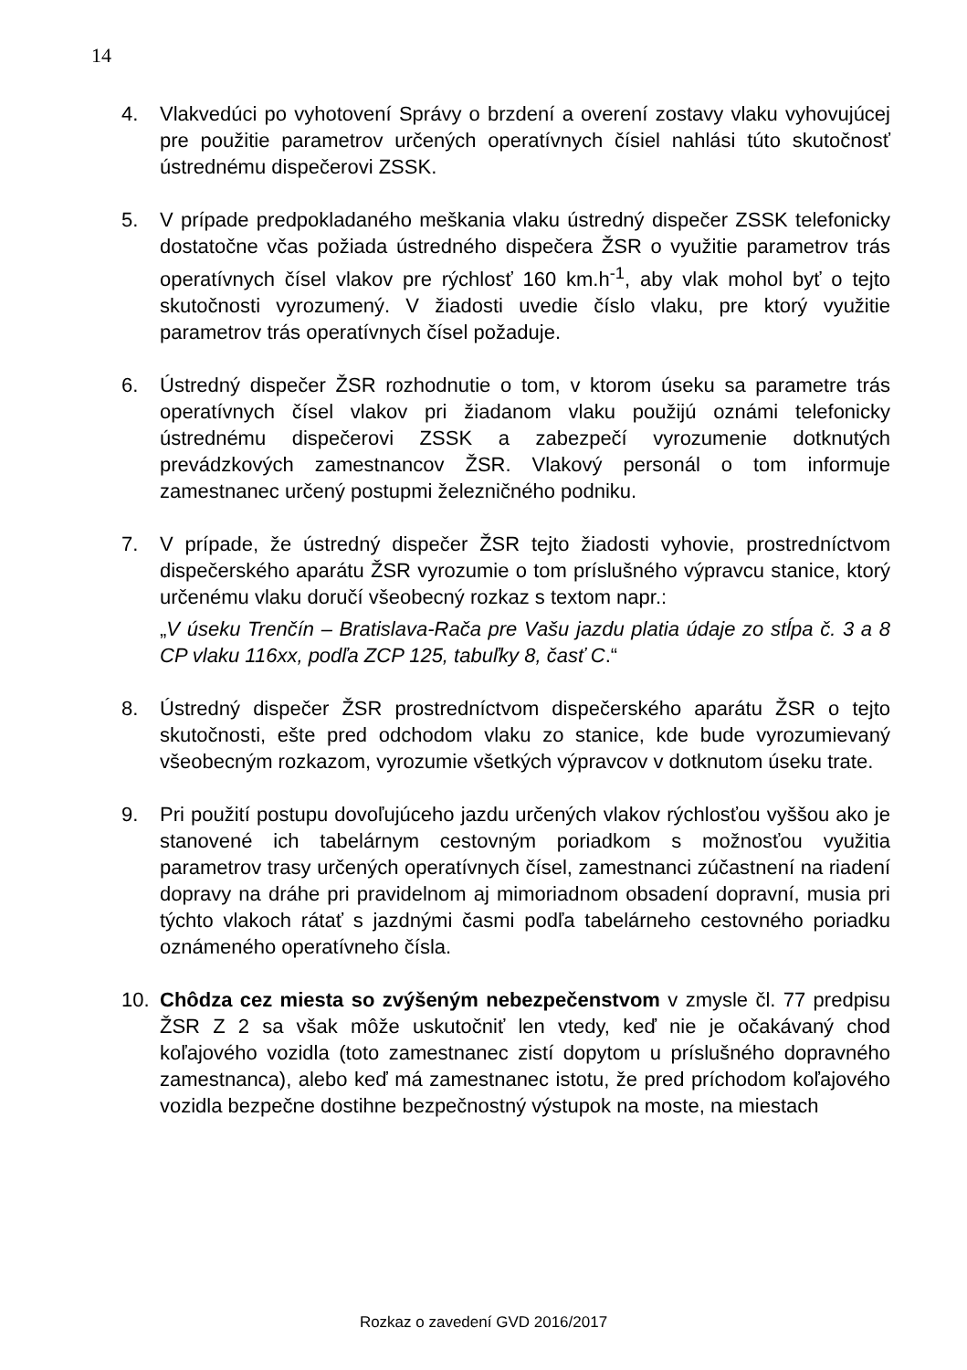14
4. Vlakvedúci po vyhotovení Správy o brzdení a overení zostavy vlaku vyhovujúcej pre použitie parametrov určených operatívnych čísiel nahlási túto skutočnosť ústrednému dispečerovi ZSSK.
5. V prípade predpokladaného meškania vlaku ústredný dispečer ZSSK telefonicky dostatočne včas požiada ústredného dispečera ŽSR o využitie parametrov trás operatívnych čísel vlakov pre rýchlosť 160 km.h<sup>-1</sup>, aby vlak mohol byť o tejto skutočnosti vyrozumený. V žiadosti uvedie číslo vlaku, pre ktorý využitie parametrov trás operatívnych čísel požaduje.
6. Ústredný dispečer ŽSR rozhodnutie o tom, v ktorom úseku sa parametre trás operatívnych čísel vlakov pri žiadanom vlaku použijú oznámi telefonicky ústrednému dispečerovi ZSSK a zabezpečí vyrozumenie dotknutých prevádzkových zamestnancov ŽSR. Vlakový personál o tom informuje zamestnanec určený postupmi železničného podniku.
7. V prípade, že ústredný dispečer ŽSR tejto žiadosti vyhovie, prostredníctvom dispečerského aparátu ŽSR vyrozumie o tom príslušného výpravcu stanice, ktorý určenému vlaku doručí všeobecný rozkaz s textom napr.:
„V úseku Trenčín – Bratislava-Rača pre Vašu jazdu platia údaje zo stĺpa č. 3 a 8 CP vlaku 116xx, podľa ZCP 125, tabuľky 8, časť C.“
8. Ústredný dispečer ŽSR prostredníctvom dispečerského aparátu ŽSR o tejto skutočnosti, ešte pred odchodom vlaku zo stanice, kde bude vyrozumievaný všeobecným rozkazom, vyrozumie všetkých výpravcov v dotknutom úseku trate.
9. Pri použití postupu dovoľujúceho jazdu určených vlakov rýchlosťou vyššou ako je stanovené ich tabelárnym cestovným poriadkom s možnosťou využitia parametrov trasy určených operatívnych čísel, zamestnanci zúčastnení na riadení dopravy na dráhe pri pravidelnom aj mimoriadnom obsadení dopravní, musia pri týchto vlakoch rátať s jazdnými časmi podľa tabelárneho cestovného poriadku oznámeného operatívneho čísla.
10. Chôdza cez miesta so zvýšeným nebezpečenstvom v zmysle čl. 77 predpisu ŽSR Z 2 sa však môže uskutočniť len vtedy, keď nie je očakávaný chod koľajového vozidla (toto zamestnanec zistí dopytom u príslušného dopravného zamestnanca), alebo keď má zamestnanec istotu, že pred príchodom koľajového vozidla bezpečne dostihne bezpečnostný výstupok na moste, na miestach
Rozkaz o zavedení GVD 2016/2017